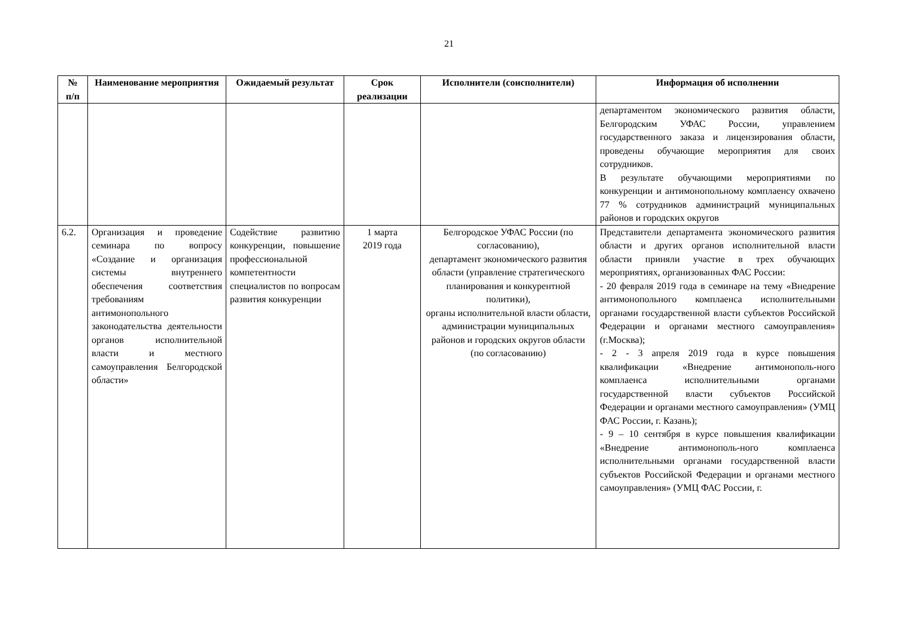21
| № п/п | Наименование мероприятия | Ожидаемый результат | Срок реализации | Исполнители (соисполнители) | Информация об исполнении |
| --- | --- | --- | --- | --- | --- |
| | | | | | департаментом экономического развития области, Белгородским УФАС России, управлением государственного заказа и лицензирования области, проведены обучающие мероприятия для своих сотрудников. В результате обучающими мероприятиями по конкуренции и антимонопольному комплаенсу охвачено 77 % сотрудников администраций муниципальных районов и городских округов |
| 6.2. | Организация и проведение семинара по вопросу «Создание и организация системы внутреннего обеспечения соответствия требованиям антимонопольного законодательства деятельности органов исполнительной власти и местного самоуправления Белгородской области» | Содействие развитию конкуренции, повышение профессиональной компетентности специалистов по вопросам развития конкуренции | 1 марта 2019 года | Белгородское УФАС России (по согласованию), департамент экономического развития области (управление стратегического планирования и конкурентной политики), органы исполнительной власти области, администрации муниципальных районов и городских округов области (по согласованию) | Представители департамента экономического развития области и других органов исполнительной власти области приняли участие в трех обучающих мероприятиях, организованных ФАС России: - 20 февраля 2019 года в семинаре на тему «Внедрение антимонопольного комплаенса исполнительными органами государственной власти субъектов Российской Федерации и органами местного самоуправления» (г.Москва); - 2 - 3 апреля 2019 года в курсе повышения квалификации «Внедрение антимонополь-ного комплаенса исполнительными органами государственной власти субъектов Российской Федерации и органами местного самоуправления» (УМЦ ФАС России, г. Казань); - 9 – 10 сентября в курсе повышения квалификации «Внедрение антимонополь-ного комплаенса исполнительными органами государственной власти субъектов Российской Федерации и органами местного самоуправления» (УМЦ ФАС России, г. |